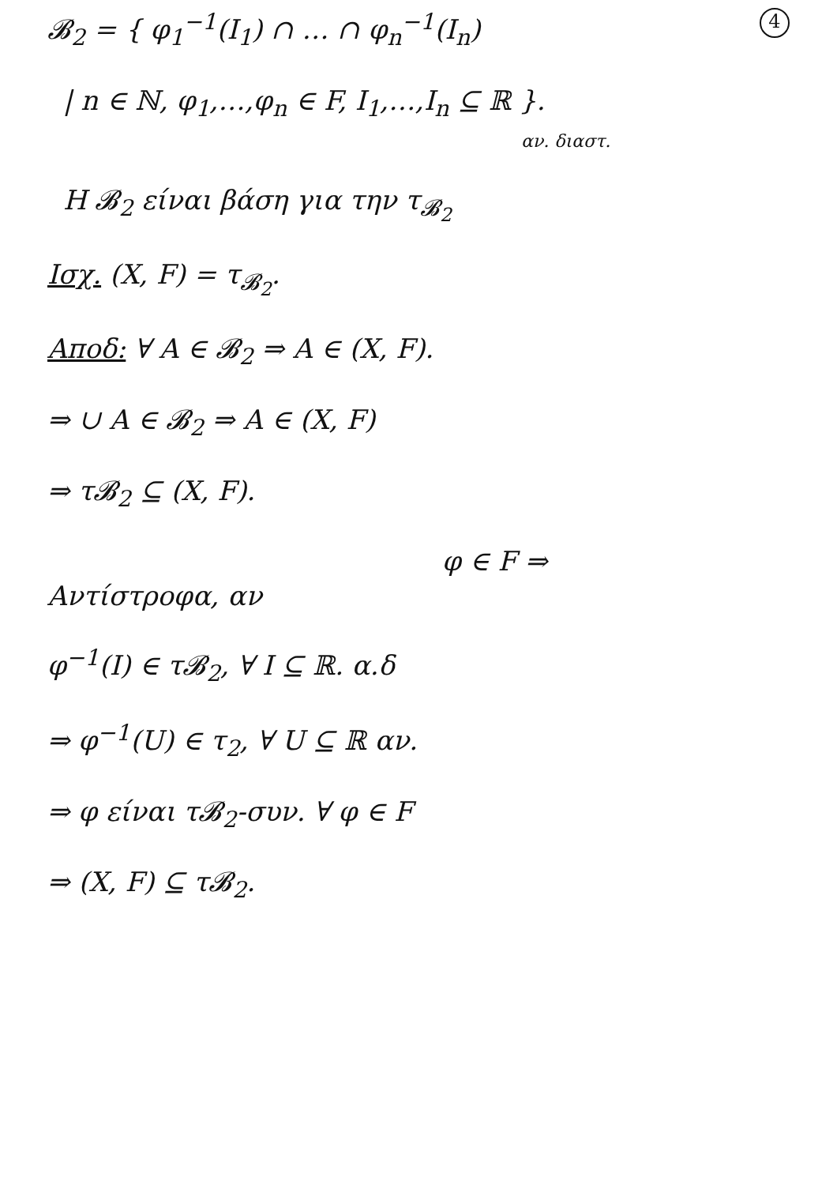4 𝓑<sub>2</sub> = { φ<sub>1</sub><sup>−1</sup>(I<sub>1</sub>) ∩ … ∩ φ<sub>n</sub><sup>−1</sup>(I<sub>n</sub>)
| n ∈ ℕ, φ<sub>1</sub>,…,φ<sub>n</sub> ∈ F, I<sub>1</sub>,…,I<sub>n</sub> ⊆ ℝ }.
αν. διαστ.
Η 𝓑<sub>2</sub> είναι βάση για την τ<sub>𝓑<sub>2</sub></sub>
Ισχ. (X, F) = τ<sub>𝓑<sub>2</sub></sub>.
Αποδ: ∀ A ∈ 𝓑<sub>2</sub> ⇒ A ∈ (X, F).
⇒ ∪ A ∈ 𝓑<sub>2</sub> ⇒ A ∈ (X, F)
⇒ τ𝓑<sub>2</sub> ⊆ (X, F).
φ ∈ F ⇒
Αντίστροφα, αν
φ<sup>−1</sup>(I) ∈ τ𝓑<sub>2</sub>, ∀ I ⊆ ℝ. α.δ
⇒ φ<sup>−1</sup>(U) ∈ τ<sub>2</sub>, ∀ U ⊆ ℝ αν.
⇒ φ είναι τ𝓑<sub>2</sub>-συν. ∀ φ ∈ F
⇒ (X, F) ⊆ τ𝓑<sub>2</sub>.